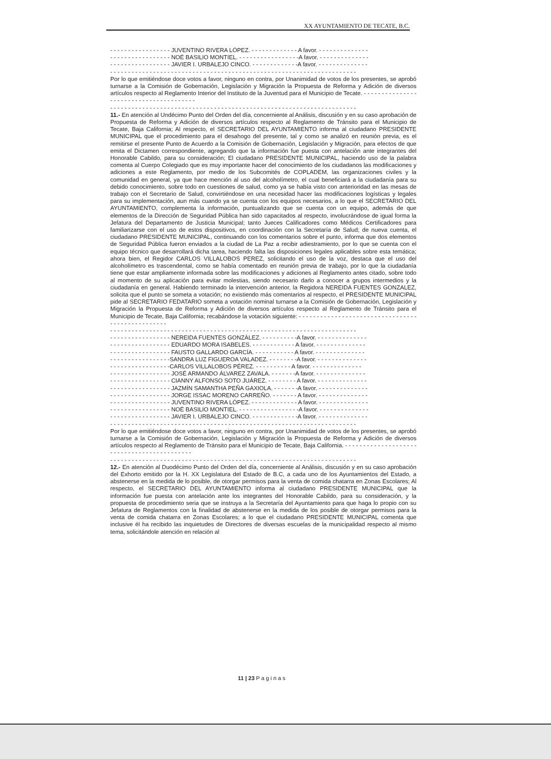XX AYUNTAMIENTO DE TECATE, B.C.
- - - - - - - - - - - - - - - - - JUVENTINO RIVERA LÓPEZ. - - - - - - - - - - - - - A favor. - - - - - - - - - - - - - -
- - - - - - - - - - - - - - - - - NOÉ BASILIO MONTIEL. - - - - - - - - - - - - - - - - -A favor. - - - - - - - - - - - - - -
- - - - - - - - - - - - - - - - - JAVIER I. URBALEJO CINCO. - - - - - - - - - - - - -A favor. - - - - - - - - - - - - - -
- - - - - - - - - - - - - - - - - - - - - - - - - - - - - - - - - - - - - - - - - - - - - - - - - - - - - - - - - - - - - - - - - - - - -
Por lo que emitiéndose doce votos a favor, ninguno en contra, por Unanimidad de votos de los presentes, se aprobó turnarse a la Comisión de Gobernación, Legislación y Migración la Propuesta de Reforma y Adición de diversos artículos respecto al Reglamento Interior del Instituto de la Juventud para el Municipio de Tecate. - - - - - - - - - - - - - - - - - - - - - - - - - - - - - - - - - - - - - - -
- - - - - - - - - - - - - - - - - - - - - - - - - - - - - - - - - - - - - - - - - - - - - - - - - - - - - - - - - - - - - - - - - - - - -
11.- En atención al Undécimo Punto del Orden del día, concerniente al Análisis, discusión y en su caso aprobación de Propuesta de Reforma y Adición de diversos artículos respecto al Reglamento de Tránsito para el Municipio de Tecate, Baja California; Al respecto, el SECRETARIO DEL AYUNTAMIENTO informa al ciudadano PRESIDENTE MUNICIPAL que el procedimiento para el desahogo del presente, tal y como se analizó en reunión previa, es el remitirse el presente Punto de Acuerdo a la Comisión de Gobernación, Legislación y Migración, para efectos de que emita el Dictamen correspondiente, agregando que la información fue puesta con antelación ante integrantes del Honorable Cabildo, para su consideración; El ciudadano PRESIDENTE MUNICIPAL, haciendo uso de la palabra comenta al Cuerpo Colegiado que es muy importante hacer del conocimiento de los ciudadanos las modificaciones y adiciones a este Reglamento, por medio de los Subcomités de COPLADEM, las organizaciones civiles y la comunidad en general, ya que hace mención al uso del alcoholímetro, el cual beneficiará a la ciudadanía para su debido conocimiento, sobre todo en cuestiones de salud, como ya se había visto con anterioridad en las mesas de trabajo con el Secretario de Salud, convirtiéndose en una necesidad hacer las modificaciones logísticas y legales para su implementación, aun más cuando ya se cuenta con los equipos necesarios, a lo que el SECRETARIO DEL AYUNTAMIENTO, complementa la información, puntualizando que se cuenta con un equipo, además de que elementos de la Dirección de Seguridad Pública han sido capacitados al respecto, involucrándose de igual forma la Jefatura del Departamento de Justicia Municipal; tanto Jueces Calificadores como Médicos Certificadores para familiarizarse con el uso de estos dispositivos, en coordinación con la Secretaría de Salud; de nueva cuenta, el ciudadano PRESIDENTE MUNICIPAL, continuando con los comentarios sobre el punto, informa que dos elementos de Seguridad Pública fueron enviados a la ciudad de La Paz a recibir adiestramiento, por lo que se cuenta con el equipo técnico que desarrollará dicha tarea, haciendo falta las disposiciones legales aplicables sobre esta temática; ahora bien, el Regidor CARLOS VILLALOBOS PEREZ, solicitando el uso de la voz, destaca que el uso del alcoholímetro es trascendental, como se había comentado en reunión previa de trabajo, por lo que la ciudadanía tiene que estar ampliamente informada sobre las modificaciones y adiciones al Reglamento antes citado, sobre todo al momento de su aplicación para evitar molestias, siendo necesario darlo a conocer a grupos intermedios y la ciudadanía en general. Habiendo terminado la intervención anterior, la Regidora NEREIDA FUENTES GONZALEZ, solicita que el punto se someta a votación; no existiendo más comentarios al respecto, el PRESIDENTE MUNICIPAL pide al SECRETARIO FEDATARIO someta a votación nominal turnarse a la Comisión de Gobernación, Legislación y Migración la Propuesta de Reforma y Adición de diversos artículos respecto al Reglamento de Tránsito para el Municipio de Tecate, Baja California; recabándose la votación siguiente: - - - - - - - - - - - - - - - - - - - - - - - - - - - - - - - - - - - - - - - - - - - - - - - - -
- - - - - - - - - - - - - - - - - - - - - - - - - - - - - - - - - - - - - - - - - - - - - - - - - - - - - - - - - - - - - - - - - - - - -
- - - - - - - - - - - - - - - - - NEREIDA FUENTES GONZÁLEZ. - - - - - - - - - -A favor. - - - - - - - - - - - - - -
- - - - - - - - - - - - - - - - - EDUARDO MORA ISABELES. - - - - - - - - - - - - A favor. - - - - - - - - - - - - - -
- - - - - - - - - - - - - - - - - FAUSTO GALLARDO GARCÍA. - - - - - - - - - - - A favor. - - - - - - - - - - - - - -
- - - - - - - - - - - - - - - - -SANDRA LUZ FIGUEROA VALADEZ. - - - - - - - -A favor. - - - - - - - - - - - - - -
- - - - - - - - - - - - - - - - -CARLOS VILLALOBOS PÉREZ. - - - - - - - - - - A favor. - - - - - - - - - - - - - -
- - - - - - - - - - - - - - - - - JOSÉ ARMANDO ÁLVAREZ ZAVALA. - - - - - - -A favor. - - - - - - - - - - - - - -
- - - - - - - - - - - - - - - - - CIANNY ALFONSO SOTO JUÁREZ. - - - - - - - - A favor. - - - - - - - - - - - - - -
- - - - - - - - - - - - - - - - - JAZMÍN SAMANTHA PEÑA GAXIOLA. - - - - - - -A favor. - - - - - - - - - - - - - -
- - - - - - - - - - - - - - - - - JORGE ISSAC MORENO CARREÑO. - - - - - - - A favor. - - - - - - - - - - - - - -
- - - - - - - - - - - - - - - - - JUVENTINO RIVERA LÓPEZ. - - - - - - - - - - - - - A favor. - - - - - - - - - - - - - -
- - - - - - - - - - - - - - - - - NOÉ BASILIO MONTIEL. - - - - - - - - - - - - - - - - -A favor. - - - - - - - - - - - - - -
- - - - - - - - - - - - - - - - - JAVIER I. URBALEJO CINCO. - - - - - - - - - - - - -A favor. - - - - - - - - - - - - - -
- - - - - - - - - - - - - - - - - - - - - - - - - - - - - - - - - - - - - - - - - - - - - - - - - - - - - - - - - - - - - - - - - - - - -
Por lo que emitiéndose doce votos a favor, ninguno en contra, por Unanimidad de votos de los presentes, se aprobó turnarse a la Comisión de Gobernación, Legislación y Migración la Propuesta de Reforma y Adición de diversos artículos respecto al Reglamento de Tránsito para el Municipio de Tecate, Baja California. - - - - - - - - - - - - - - - - - - - - - - - - - - - - - - - - - - - - - - - - - - -
- - - - - - - - - - - - - - - - - - - - - - - - - - - - - - - - - - - - - - - - - - - - - - - - - - - - - - - - - - - - - - - - - - - - -
12.- En atención al Duodécimo Punto del Orden del día, concerniente al Análisis, discusión y en su caso aprobación del Exhorto emitido por la H. XX Legislatura del Estado de B.C, a cada uno de los Ayuntamientos del Estado, a abstenerse en la medida de lo posible, de otorgar permisos para la venta de comida chatarra en Zonas Escolares; Al respecto, el SECRETARIO DEL AYUNTAMIENTO informa al ciudadano PRESIDENTE MUNICIPAL que la información fue puesta con antelación ante los integrantes del Honorable Cabildo, para su consideración, y la propuesta de procedimiento seria que se instruya a la Secretaría del Ayuntamiento para que haga lo propio con su Jefatura de Reglamentos con la finalidad de abstenerse en la medida de los posible de otorgar permisos para la venta de comida chatarra en Zonas Escolares; a lo que el ciudadano PRESIDENTE MUNICIPAL comenta que inclusive él ha recibido las inquietudes de Directores de diversas escuelas de la municipalidad respecto al mismo tema, solicitándole atención en relación al
11 | 23 P a g i n a s